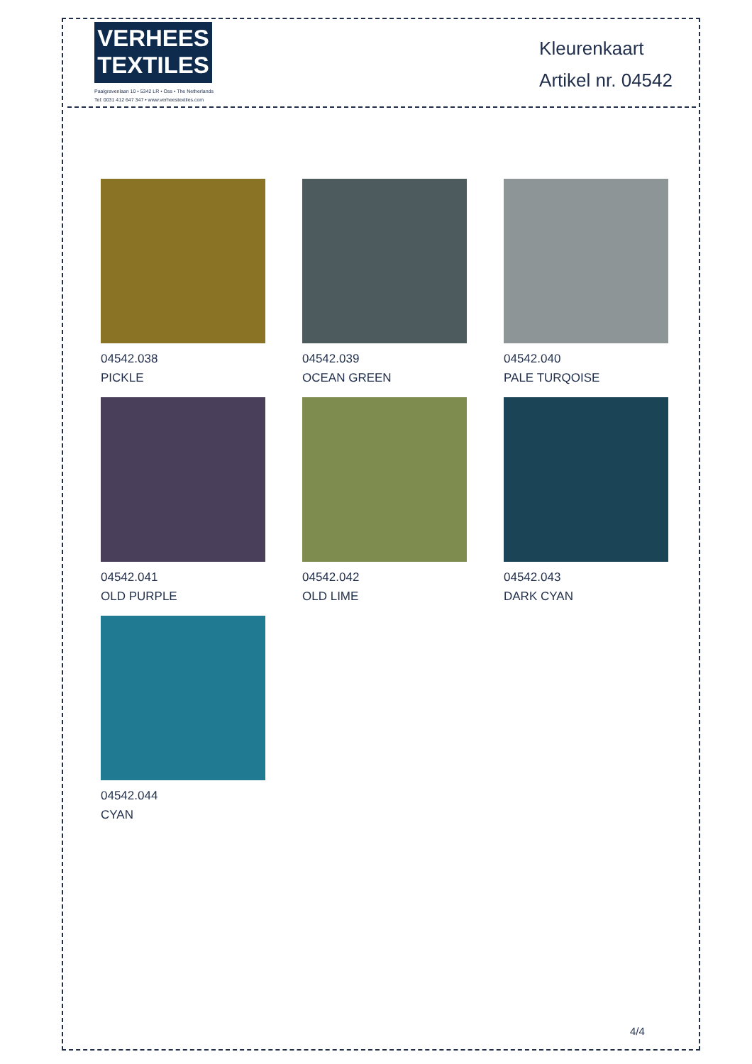VERHEES
TEXTILES
Paalgravenlaan 10 • 5342 LR • Oss • The Netherlands
Tel: 0031 412 647 347 • www.verheestextiles.com
Kleurenkaart
Artikel nr. 04542
04542.038
PICKLE
04542.039
OCEAN GREEN
04542.040
PALE TURQOISE
04542.041
OLD PURPLE
04542.042
OLD LIME
04542.043
DARK CYAN
04542.044
CYAN
4/4